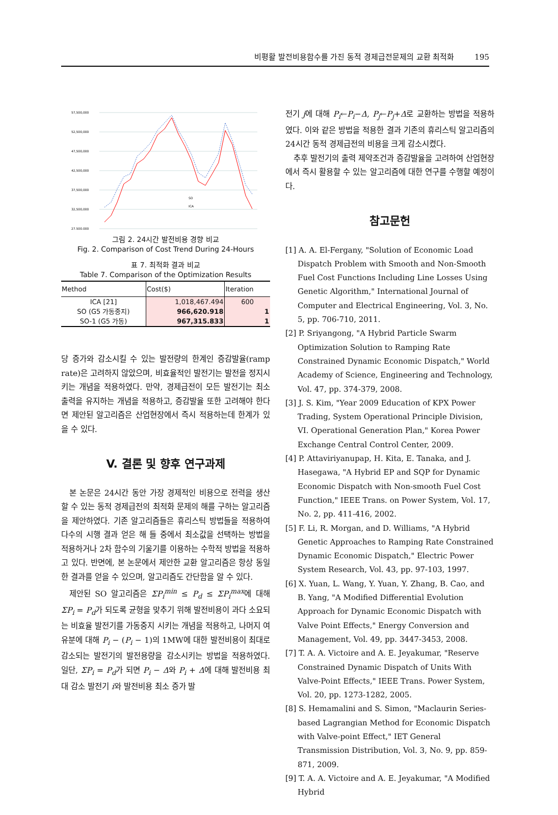비평활 발전비용함수를 가진 동적 경제급전문제의 교환 최적화 195
57,500,000
52,500,000
47,500,000
42,500,000
37,500,000
32,500,000
27,500,000
SO
ICA
그림 2. 24시간 발전비용 경향 비교
Fig. 2. Comparison of Cost Trend During 24-Hours
표 7. 최적화 결과 비교
Table 7. Comparison of the Optimization Results
| Method | Cost($) | Iteration |
| --- | --- | --- |
| ICA [21] | 1,018,467.494 | 600 |
| SO (G5 가동중지) | 966,620.918 | 1 |
| SO-1 (G5 가동) | 967,315.833 | 1 |
당 증가와 감소시킬 수 있는 발전량의 한계인 증감발율(ramp rate)은 고려하지 않았으며, 비효율적인 발전기는 발전을 정지시키는 개념을 적용하였다. 만약, 경제급전이 모든 발전기는 최소 출력을 유지하는 개념을 적용하고, 증감발율 또한 고려해야 한다면 제안된 알고리즘은 산업현장에서 즉시 적용하는데 한계가 있을 수 있다.
V. 결론 및 향후 연구과제
본 논문은 24시간 동안 가장 경제적인 비용으로 전력을 생산할 수 있는 동적 경제급전의 최적화 문제의 해를 구하는 알고리즘을 제안하였다. 기존 알고리즘들은 휴리스틱 방법들을 적용하여 다수의 시행 결과 얻은 해 들 중에서 최소값을 선택하는 방법을 적용하거나 2차 함수의 기울기를 이용하는 수학적 방법을 적용하고 있다. 반면에, 본 논문에서 제안한 교환 알고리즘은 항상 동일한 결과를 얻을 수 있으며, 알고리즘도 간단함을 알 수 있다.
제안된 SO 알고리즘은 ΣP<sub>i</sub><sup>min</sup> ≤ P<sub>d</sub> ≤ ΣP<sub>i</sub><sup>max</sup>에 대해 ΣP<sub>i</sub> = P<sub>d</sub>가 되도록 균형을 맞추기 위해 발전비용이 과다 소요되는 비효율 발전기를 가동중지 시키는 개념을 적용하고, 나머지 여유분에 대해 P<sub>i</sub> − (P<sub>i</sub> − 1)의 1MW에 대한 발전비용이 최대로 감소되는 발전기의 발전용량을 감소시키는 방법을 적용하였다. 일단, ΣP<sub>i</sub> = P<sub>d</sub>가 되면 P<sub>i</sub> − Δ와 P<sub>i</sub> + Δ에 대해 발전비용 최대 감소 발전기 i와 발전비용 최소 증가 발
전기 j에 대해 P<sub>i</sub>←P<sub>i</sub>−Δ, P<sub>j</sub>←P<sub>j</sub>+Δ로 교환하는 방법을 적용하였다. 이와 같은 방법을 적용한 결과 기존의 휴리스틱 알고리즘의 24시간 동적 경제급전의 비용을 크게 감소시켰다.
추후 발전기의 출력 제약조건과 증감발율을 고려하여 산업현장에서 즉시 활용할 수 있는 알고리즘에 대한 연구를 수행할 예정이다.
참고문헌
[1] A. A. El-Fergany, "Solution of Economic Load Dispatch Problem with Smooth and Non-Smooth Fuel Cost Functions Including Line Losses Using Genetic Algorithm," International Journal of Computer and Electrical Engineering, Vol. 3, No. 5, pp. 706-710, 2011.
[2] P. Sriyangong, "A Hybrid Particle Swarm Optimization Solution to Ramping Rate Constrained Dynamic Economic Dispatch," World Academy of Science, Engineering and Technology, Vol. 47, pp. 374-379, 2008.
[3] J. S. Kim, "Year 2009 Education of KPX Power Trading, System Operational Principle Division, VI. Operational Generation Plan," Korea Power Exchange Central Control Center, 2009.
[4] P. Attaviriyanupap, H. Kita, E. Tanaka, and J. Hasegawa, "A Hybrid EP and SQP for Dynamic Economic Dispatch with Non-smooth Fuel Cost Function," IEEE Trans. on Power System, Vol. 17, No. 2, pp. 411-416, 2002.
[5] F. Li, R. Morgan, and D. Williams, "A Hybrid Genetic Approaches to Ramping Rate Constrained Dynamic Economic Dispatch," Electric Power System Research, Vol. 43, pp. 97-103, 1997.
[6] X. Yuan, L. Wang, Y. Yuan, Y. Zhang, B. Cao, and B. Yang, "A Modified Differential Evolution Approach for Dynamic Economic Dispatch with Valve Point Effects," Energy Conversion and Management, Vol. 49, pp. 3447-3453, 2008.
[7] T. A. A. Victoire and A. E. Jeyakumar, "Reserve Constrained Dynamic Dispatch of Units With Valve-Point Effects," IEEE Trans. Power System, Vol. 20, pp. 1273-1282, 2005.
[8] S. Hemamalini and S. Simon, "Maclaurin Series-based Lagrangian Method for Economic Dispatch with Valve-point Effect," IET General Transmission Distribution, Vol. 3, No. 9, pp. 859-871, 2009.
[9] T. A. A. Victoire and A. E. Jeyakumar, "A Modified Hybrid